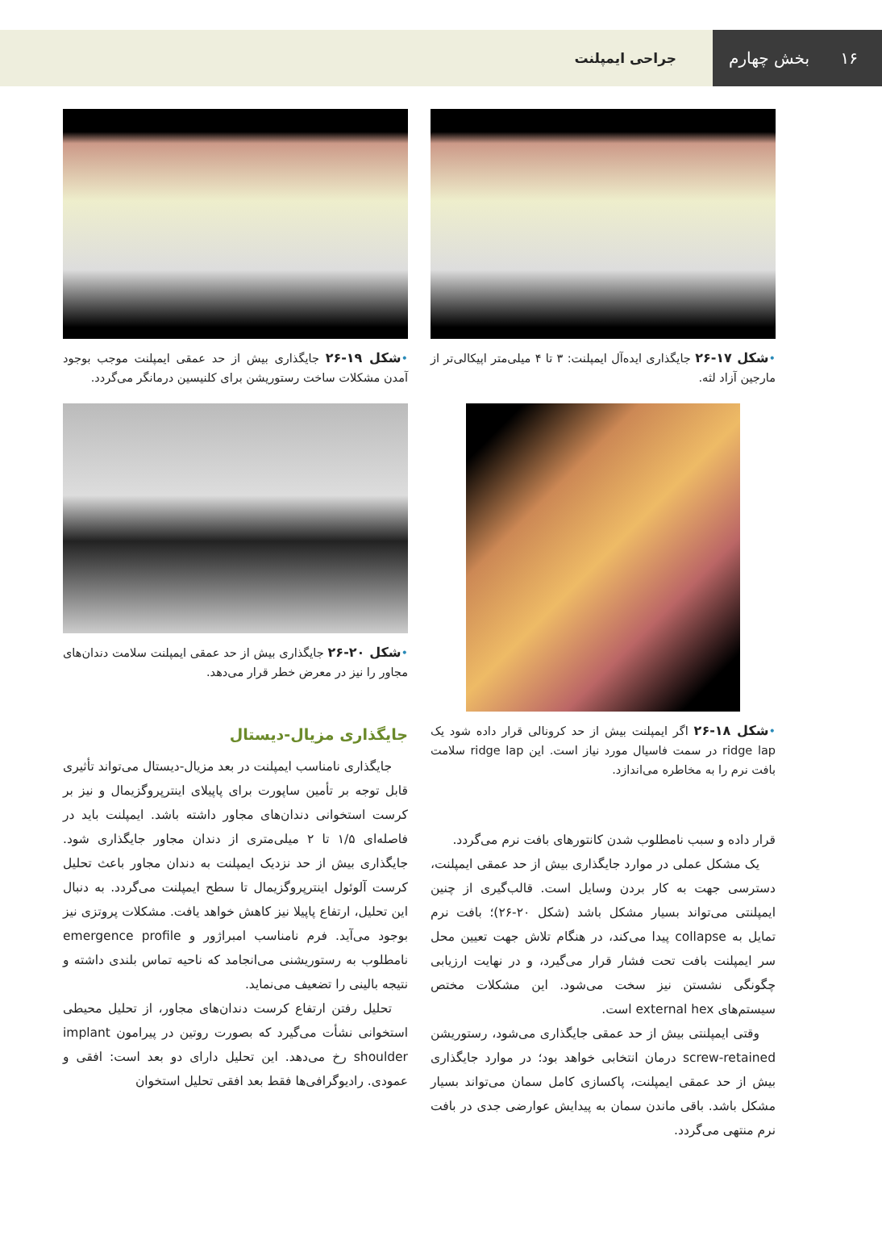۱۶ بخش چهارم
جراحی ایمپلنت
•شکل ۱۷-۲۶ جایگذاری ایده‌آل ایمپلنت: ۳ تا ۴ میلی‌متر اپیکالی‌تر از مارجین آزاد لثه.
•شکل ۱۸-۲۶ اگر ایمپلنت بیش از حد کرونالی قرار داده شود یک ridge lap در سمت فاسیال مورد نیاز است. این ridge lap سلامت بافت نرم را به مخاطره می‌اندازد.
قرار داده و سبب نامطلوب شدن کانتورهای بافت نرم می‌گردد.
یک مشکل عملی در موارد جایگذاری بیش از حد عمقی ایمپلنت، دسترسی جهت به کار بردن وسایل است. قالب‌گیری از چنین ایمپلنتی می‌تواند بسیار مشکل باشد (شکل ۲۰-۲۶)؛ بافت نرم تمایل به collapse پیدا می‌کند، در هنگام تلاش جهت تعیین محل سر ایمپلنت بافت تحت فشار قرار می‌گیرد، و در نهایت ارزیابی چگونگی نشستن نیز سخت می‌شود. این مشکلات مختص سیستم‌های external hex است.
وقتی ایمپلنتی بیش از حد عمقی جایگذاری می‌شود، رستوریشن screw-retained درمان انتخابی خواهد بود؛ در موارد جایگذاری بیش از حد عمقی ایمپلنت، پاکسازی کامل سمان می‌تواند بسیار مشکل باشد. باقی ماندن سمان به پیدایش عوارضی جدی در بافت نرم منتهی می‌گردد.
•شکل ۱۹-۲۶ جایگذاری بیش از حد عمقی ایمپلنت موجب بوجود آمدن مشکلات ساخت رستوریشن برای کلنیسین درمانگر می‌گردد.
•شکل ۲۰-۲۶ جایگذاری بیش از حد عمقی ایمپلنت سلامت دندان‌های مجاور را نیز در معرض خطر قرار می‌دهد.
جایگذاری مزیال-دیستال
جایگذاری نامناسب ایمپلنت در بعد مزیال-دیستال می‌تواند تأثیری قابل توجه بر تأمین ساپورت برای پاپیلای اینترپروگزیمال و نیز بر کرست استخوانی دندان‌های مجاور داشته باشد. ایمپلنت باید در فاصله‌ای ۱/۵ تا ۲ میلی‌متری از دندان مجاور جایگذاری شود. جایگذاری بیش از حد نزدیک ایمپلنت به دندان مجاور باعث تحلیل کرست آلوئول اینترپروگزیمال تا سطح ایمپلنت می‌گردد. به دنبال این تحلیل، ارتفاع پاپیلا نیز کاهش خواهد یافت. مشکلات پروتزی نیز بوجود می‌آید. فرم نامناسب امبراژور و emergence profile نامطلوب به رستوریشنی می‌انجامد که ناحیه تماس بلندی داشته و نتیجه بالینی را تضعیف می‌نماید.
تحلیل رفتن ارتفاع کرست دندان‌های مجاور، از تحلیل محیطی استخوانی نشأت می‌گیرد که بصورت روتین در پیرامون implant shoulder رخ می‌دهد. این تحلیل دارای دو بعد است: افقی و عمودی. رادیوگرافی‌ها فقط بعد افقی تحلیل استخوان